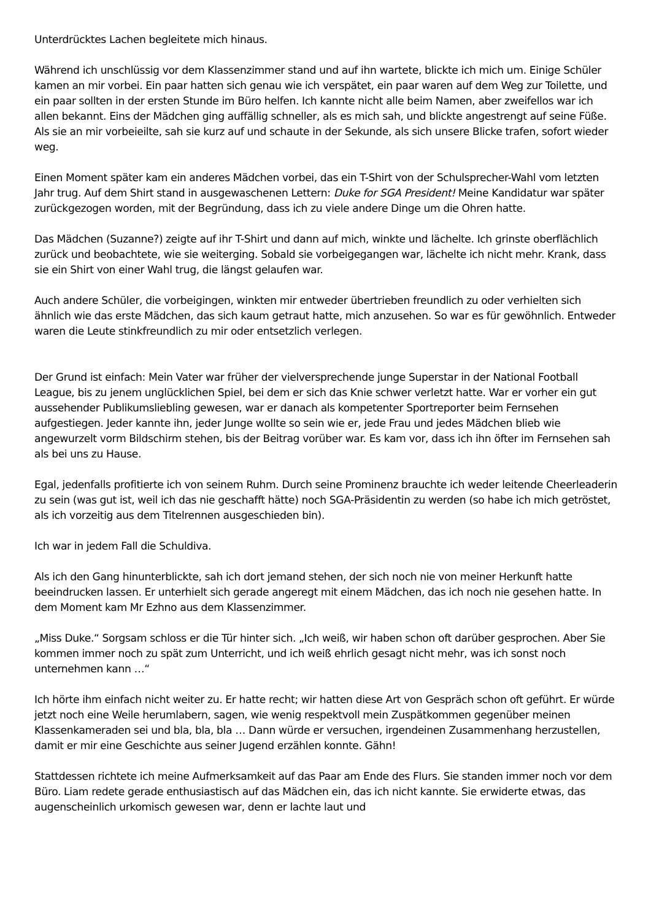Unterdrücktes Lachen begleitete mich hinaus.
Während ich unschlüssig vor dem Klassenzimmer stand und auf ihn wartete, blickte ich mich um. Einige Schüler kamen an mir vorbei. Ein paar hatten sich genau wie ich verspätet, ein paar waren auf dem Weg zur Toilette, und ein paar sollten in der ersten Stunde im Büro helfen. Ich kannte nicht alle beim Namen, aber zweifellos war ich allen bekannt. Eins der Mädchen ging auffällig schneller, als es mich sah, und blickte angestrengt auf seine Füße. Als sie an mir vorbeieilte, sah sie kurz auf und schaute in der Sekunde, als sich unsere Blicke trafen, sofort wieder weg.
Einen Moment später kam ein anderes Mädchen vorbei, das ein T-Shirt von der Schulsprecher-Wahl vom letzten Jahr trug. Auf dem Shirt stand in ausgewaschenen Lettern: Duke for SGA President! Meine Kandidatur war später zurückgezogen worden, mit der Begründung, dass ich zu viele andere Dinge um die Ohren hatte.
Das Mädchen (Suzanne?) zeigte auf ihr T-Shirt und dann auf mich, winkte und lächelte. Ich grinste oberflächlich zurück und beobachtete, wie sie weiterging. Sobald sie vorbeigegangen war, lächelte ich nicht mehr. Krank, dass sie ein Shirt von einer Wahl trug, die längst gelaufen war.
Auch andere Schüler, die vorbeigingen, winkten mir entweder übertrieben freundlich zu oder verhielten sich ähnlich wie das erste Mädchen, das sich kaum getraut hatte, mich anzusehen. So war es für gewöhnlich. Entweder waren die Leute stinkfreundlich zu mir oder entsetzlich verlegen.
Der Grund ist einfach: Mein Vater war früher der vielversprechende junge Superstar in der National Football League, bis zu jenem unglücklichen Spiel, bei dem er sich das Knie schwer verletzt hatte. War er vorher ein gut aussehender Publikumsliebling gewesen, war er danach als kompetenter Sportreporter beim Fernsehen aufgestiegen. Jeder kannte ihn, jeder Junge wollte so sein wie er, jede Frau und jedes Mädchen blieb wie angewurzelt vorm Bildschirm stehen, bis der Beitrag vorüber war. Es kam vor, dass ich ihn öfter im Fernsehen sah als bei uns zu Hause.
Egal, jedenfalls profitierte ich von seinem Ruhm. Durch seine Prominenz brauchte ich weder leitende Cheerleaderin zu sein (was gut ist, weil ich das nie geschafft hätte) noch SGA-Präsidentin zu werden (so habe ich mich getröstet, als ich vorzeitig aus dem Titelrennen ausgeschieden bin).
Ich war in jedem Fall die Schuldiva.
Als ich den Gang hinunterblickte, sah ich dort jemand stehen, der sich noch nie von meiner Herkunft hatte beeindrucken lassen. Er unterhielt sich gerade angeregt mit einem Mädchen, das ich noch nie gesehen hatte. In dem Moment kam Mr Ezhno aus dem Klassenzimmer.
„Miss Duke.“ Sorgsam schloss er die Tür hinter sich. „Ich weiß, wir haben schon oft darüber gesprochen. Aber Sie kommen immer noch zu spät zum Unterricht, und ich weiß ehrlich gesagt nicht mehr, was ich sonst noch unternehmen kann …“
Ich hörte ihm einfach nicht weiter zu. Er hatte recht; wir hatten diese Art von Gespräch schon oft geführt. Er würde jetzt noch eine Weile herumlabern, sagen, wie wenig respektvoll mein Zuspätkommen gegenüber meinen Klassenkameraden sei und bla, bla, bla … Dann würde er versuchen, irgendeinen Zusammenhang herzustellen, damit er mir eine Geschichte aus seiner Jugend erzählen konnte. Gähn!
Stattdessen richtete ich meine Aufmerksamkeit auf das Paar am Ende des Flurs. Sie standen immer noch vor dem Büro. Liam redete gerade enthusiastisch auf das Mädchen ein, das ich nicht kannte. Sie erwiderte etwas, das augenscheinlich urkomisch gewesen war, denn er lachte laut und